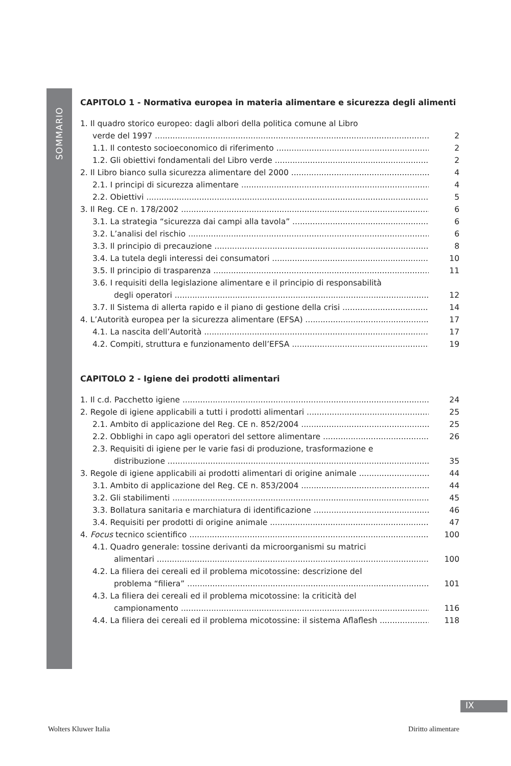SOMMARIO
CAPITOLO 1 - Normativa europea in materia alimentare e sicurezza degli alimenti
1. Il quadro storico europeo: dagli albori della politica comune al Libro
verde del 1997 2
1.1. Il contesto socioeconomico di riferimento 2
1.2. Gli obiettivi fondamentali del Libro verde 2
2. Il Libro bianco sulla sicurezza alimentare del 2000 4
2.1. I principi di sicurezza alimentare 4
2.2. Obiettivi 5
3. Il Reg. CE n. 178/2002 6
3.1. La strategia “sicurezza dai campi alla tavola” 6
3.2. L’analisi del rischio 6
3.3. Il principio di precauzione 8
3.4. La tutela degli interessi dei consumatori 10
3.5. Il principio di trasparenza 11
3.6. I requisiti della legislazione alimentare e il principio di responsabilità
degli operatori 12
3.7. Il Sistema di allerta rapido e il piano di gestione della crisi 14
4. L’Autorità europea per la sicurezza alimentare (EFSA) 17
4.1. La nascita dell’Autorità 17
4.2. Compiti, struttura e funzionamento dell’EFSA 19
CAPITOLO 2 - Igiene dei prodotti alimentari
1. Il c.d. Pacchetto igiene 24
2. Regole di igiene applicabili a tutti i prodotti alimentari 25
2.1. Ambito di applicazione del Reg. CE n. 852/2004 25
2.2. Obblighi in capo agli operatori del settore alimentare 26
2.3. Requisiti di igiene per le varie fasi di produzione, trasformazione e
distribuzione 35
3. Regole di igiene applicabili ai prodotti alimentari di origine animale 44
3.1. Ambito di applicazione del Reg. CE n. 853/2004 44
3.2. Gli stabilimenti 45
3.3. Bollatura sanitaria e marchiatura di identificazione 46
3.4. Requisiti per prodotti di origine animale 47
4. Focus tecnico scientifico 100
4.1. Quadro generale: tossine derivanti da microorganismi su matrici
alimentari 100
4.2. La filiera dei cereali ed il problema micotossine: descrizione del
problema “filiera” 101
4.3. La filiera dei cereali ed il problema micotossine: la criticità del
campionamento 116
4.4. La filiera dei cereali ed il problema micotossine: il sistema Aflaflesh 118
IX
Wolters Kluwer Italia Diritto alimentare